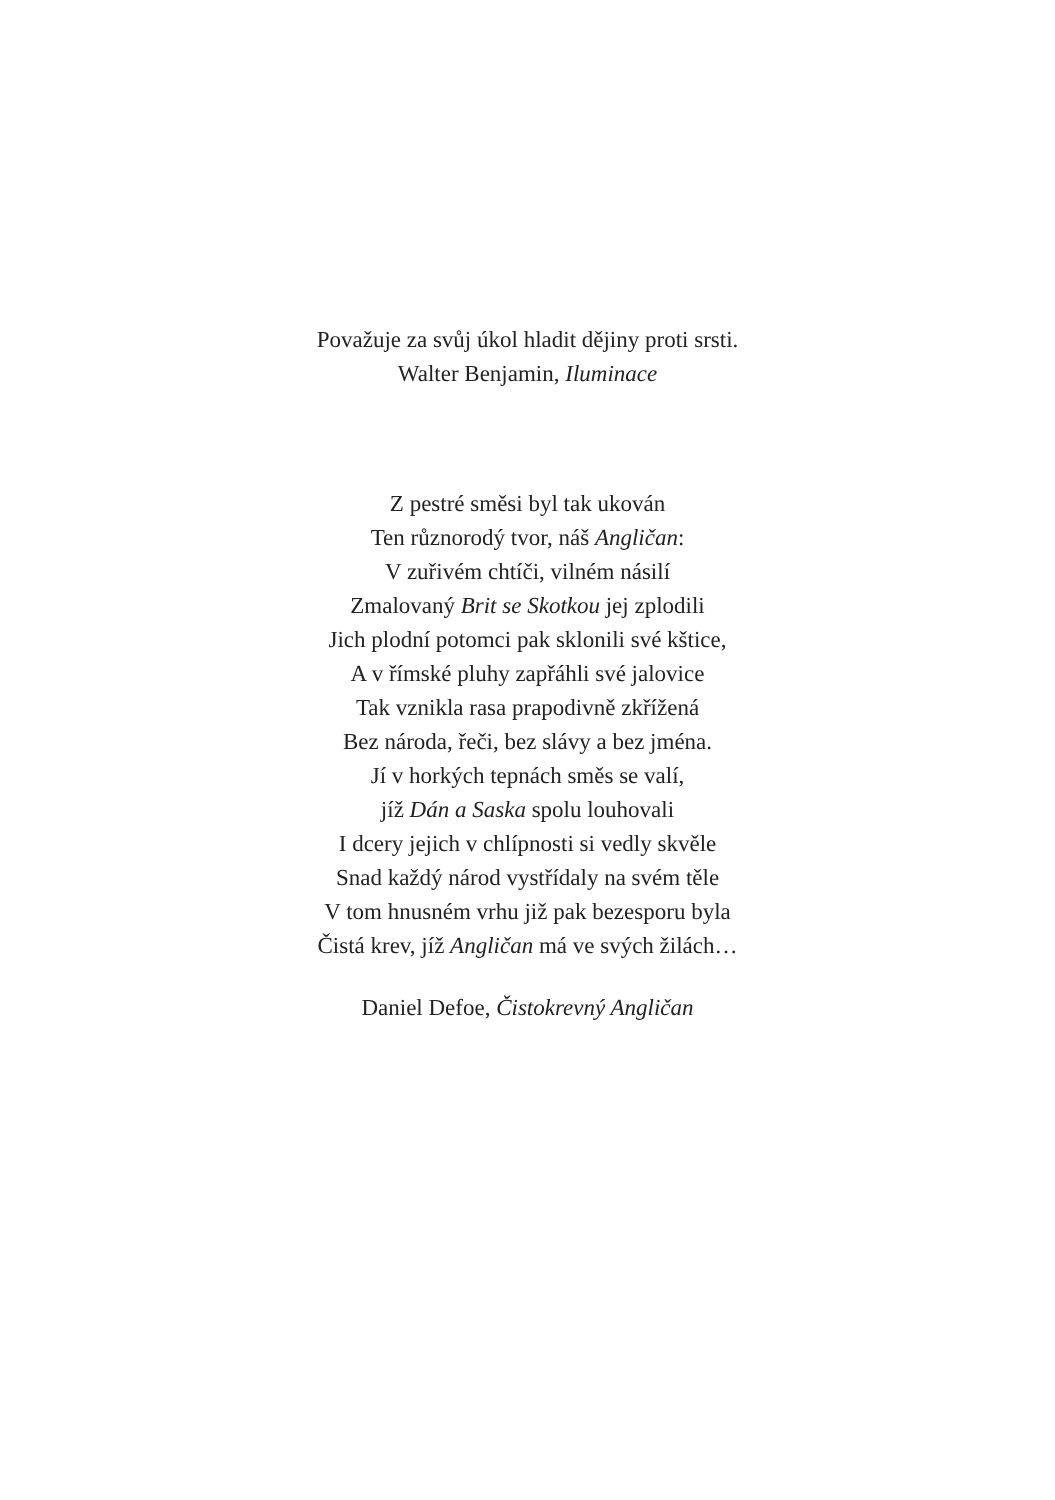Považuje za svůj úkol hladit dějiny proti srsti.
Walter Benjamin, Iluminace
Z pestré směsi byl tak ukován
Ten různorodý tvor, náš Angličan:
V zuřivém chtíči, vilném násilí
Zmalovaný Brit se Skotkou jej zplodili
Jich plodní potomci pak sklonili své kštice,
A v římské pluhy zapřáhli své jalovice
Tak vznikla rasa prapodivně zkřížená
Bez národa, řeči, bez slávy a bez jména.
Jí v horkých tepnách směs se valí,
jíž Dán a Saska spolu louhovali
I dcery jejich v chlípnosti si vedly skvěle
Snad každý národ vystřídaly na svém těle
V tom hnusném vrhu již pak bezesporu byla
Čistá krev, jíž Angličan má ve svých žilách…
Daniel Defoe, Čistokrevný Angličan